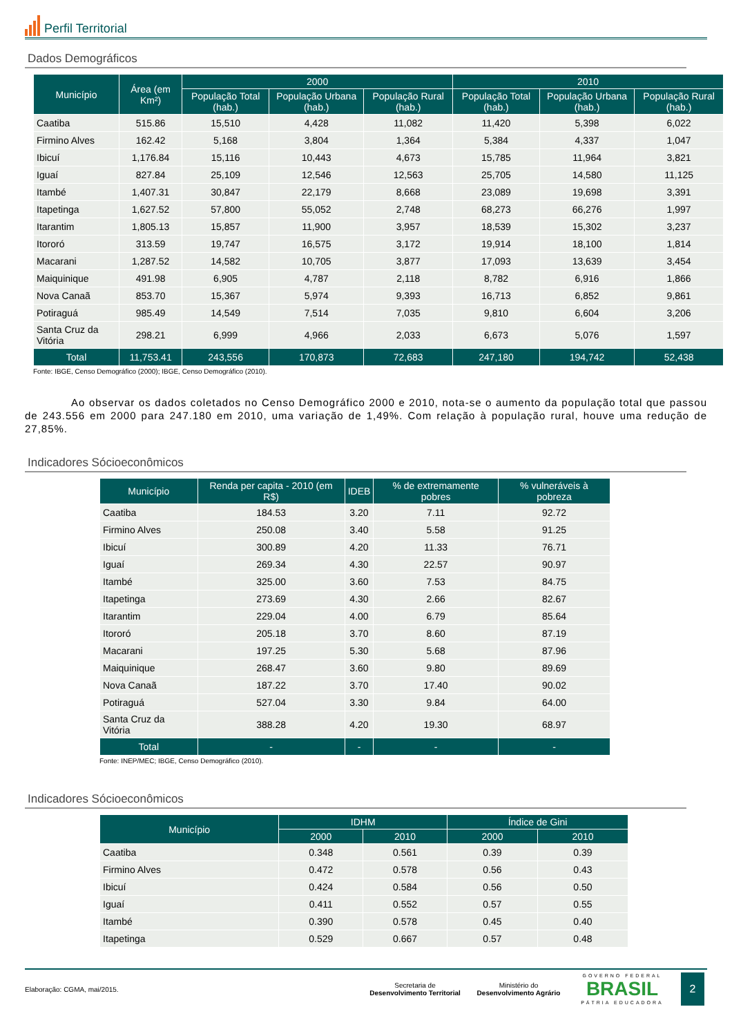Perfil Territorial
Dados Demográficos
| Município | Área (em Km²) | 2000 | | | 2010 | | |
| --- | --- | --- | --- | --- | --- | --- | --- |
| | | População Total (hab.) | População Urbana (hab.) | População Rural (hab.) | População Total (hab.) | População Urbana (hab.) | População Rural (hab.) |
| Caatiba | 515.86 | 15,510 | 4,428 | 11,082 | 11,420 | 5,398 | 6,022 |
| Firmino Alves | 162.42 | 5,168 | 3,804 | 1,364 | 5,384 | 4,337 | 1,047 |
| Ibicuí | 1,176.84 | 15,116 | 10,443 | 4,673 | 15,785 | 11,964 | 3,821 |
| Iguaí | 827.84 | 25,109 | 12,546 | 12,563 | 25,705 | 14,580 | 11,125 |
| Itambé | 1,407.31 | 30,847 | 22,179 | 8,668 | 23,089 | 19,698 | 3,391 |
| Itapetinga | 1,627.52 | 57,800 | 55,052 | 2,748 | 68,273 | 66,276 | 1,997 |
| Itarantim | 1,805.13 | 15,857 | 11,900 | 3,957 | 18,539 | 15,302 | 3,237 |
| Itororó | 313.59 | 19,747 | 16,575 | 3,172 | 19,914 | 18,100 | 1,814 |
| Macarani | 1,287.52 | 14,582 | 10,705 | 3,877 | 17,093 | 13,639 | 3,454 |
| Maiquinique | 491.98 | 6,905 | 4,787 | 2,118 | 8,782 | 6,916 | 1,866 |
| Nova Canaã | 853.70 | 15,367 | 5,974 | 9,393 | 16,713 | 6,852 | 9,861 |
| Potiraguá | 985.49 | 14,549 | 7,514 | 7,035 | 9,810 | 6,604 | 3,206 |
| Santa Cruz da Vitória | 298.21 | 6,999 | 4,966 | 2,033 | 6,673 | 5,076 | 1,597 |
| Total | 11,753.41 | 243,556 | 170,873 | 72,683 | 247,180 | 194,742 | 52,438 |
Fonte: IBGE, Censo Demográfico (2000); IBGE, Censo Demográfico (2010).
Ao observar os dados coletados no Censo Demográfico 2000 e 2010, nota-se o aumento da população total que passou de 243.556 em 2000 para 247.180 em 2010, uma variação de 1,49%. Com relação à população rural, houve uma redução de 27,85%.
Indicadores Sócioeconômicos
| Município | Renda per capita - 2010 (em R$) | IDEB | % de extremamente pobres | % vulneráveis à pobreza |
| --- | --- | --- | --- | --- |
| Caatiba | 184.53 | 3.20 | 7.11 | 92.72 |
| Firmino Alves | 250.08 | 3.40 | 5.58 | 91.25 |
| Ibicuí | 300.89 | 4.20 | 11.33 | 76.71 |
| Iguaí | 269.34 | 4.30 | 22.57 | 90.97 |
| Itambé | 325.00 | 3.60 | 7.53 | 84.75 |
| Itapetinga | 273.69 | 4.30 | 2.66 | 82.67 |
| Itarantim | 229.04 | 4.00 | 6.79 | 85.64 |
| Itororó | 205.18 | 3.70 | 8.60 | 87.19 |
| Macarani | 197.25 | 5.30 | 5.68 | 87.96 |
| Maiquinique | 268.47 | 3.60 | 9.80 | 89.69 |
| Nova Canaã | 187.22 | 3.70 | 17.40 | 90.02 |
| Potiraguá | 527.04 | 3.30 | 9.84 | 64.00 |
| Santa Cruz da Vitória | 388.28 | 4.20 | 19.30 | 68.97 |
| Total | - | - | - | - |
Fonte: INEP/MEC; IBGE, Censo Demográfico (2010).
Indicadores Sócioeconômicos
| Município | IDHM | | Índice de Gini | |
| --- | --- | --- | --- | --- |
| | 2000 | 2010 | 2000 | 2010 |
| Caatiba | 0.348 | 0.561 | 0.39 | 0.39 |
| Firmino Alves | 0.472 | 0.578 | 0.56 | 0.43 |
| Ibicuí | 0.424 | 0.584 | 0.56 | 0.50 |
| Iguaí | 0.411 | 0.552 | 0.57 | 0.55 |
| Itambé | 0.390 | 0.578 | 0.45 | 0.40 |
| Itapetinga | 0.529 | 0.667 | 0.57 | 0.48 |
Elaboração: CGMA, mai/2015.
Secretaria de
Desenvolvimento Territorial
Ministério do
Desenvolvimento Agrário
GOVERNO FEDERAL
BRASIL
PÁTRIA EDUCADORA
2